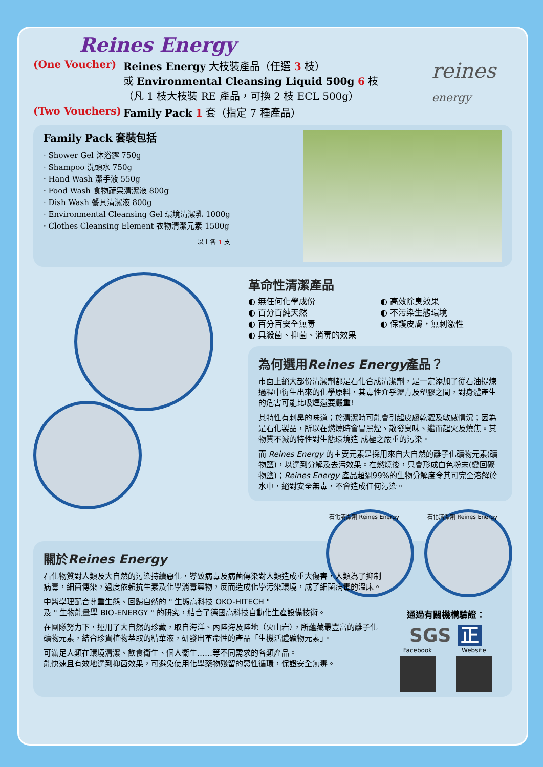Reines Energy
reines
energy
(One Voucher) Reines Energy 大枝裝產品（任選 3 枝）
或 Environmental Cleansing Liquid 500g 6 枝
（凡 1 枝大枝裝 RE 產品，可換 2 枝 ECL 500g）
(Two Vouchers) Family Pack 1 套（指定 7 種產品）
Family Pack 套裝包括
· Shower Gel 沐浴露 750g
· Shampoo 洗頭水 750g
· Hand Wash 潔手液 550g
· Food Wash 食物蔬果清潔液 800g
· Dish Wash 餐具清潔液 800g
· Environmental Cleansing Gel 環境清潔乳 1000g
· Clothes Cleansing Element 衣物清潔元素 1500g
以上各 1 支
革命性清潔產品
◐ 無任何化學成份
◐ 百分百純天然
◐ 百分百安全無毒
◐ 具殺菌、抑菌、消毒的效果
◐ 高效除臭效果
◐ 不污染生態環境
◐ 保護皮膚，無刺激性
為何選用Reines Energy產品？
市面上絕大部份清潔劑都是石化合成清潔劑，是一定添加了從石油提煉過程中衍生出來的化學原料，其毒性介乎瀝青及塑膠之間，對身體產生的危害可能比吸煙還要嚴重!
其特性有刺鼻的味道；於清潔時可能會引起皮膚乾澀及敏感情況；因為是石化製品，所以在燃燒時會冒黑煙、散發臭味、繼而起火及燒焦。其物質不滅的特性對生態環境造 成極之嚴重的污染。
而 Reines Energy 的主要元素是採用來自大自然的離子化礦物元素(礦物鹽)，以達到分解及去污效果。在燃燒後，只會形成白色粉末(變回礦物鹽)；Reines Energy 產品超過99%的生物分解度令其可完全溶解於水中，絕對安全無毒，不會造成任何污染。
石化清潔劑 Reines Energy 石化清潔劑 Reines Energy
關於Reines Energy
石化物質對人類及大自然的污染持續惡化，導致病毒及病菌傳染對人類造成重大傷害，人類為了抑制病毒，細菌傳染，過度依賴抗生素及化學消毒藥物，反而造成化學污染環境，成了細菌病毒的溫床。
中醫學理配合尊重生態、回歸自然的 " 生態高科技 OKO-HITECH "
及 " 生物能量學 BIO-ENERGY " 的研究，結合了德國高科技自動化生產設備技術。
在團隊努力下，運用了大自然的珍藏，取自海洋、內陸海及陸地（火山岩），所蘊藏最豐富的離子化礦物元素，結合珍貴植物萃取的精華液，研發出革命性的產品「生機活體礦物元素」。
可滿足人類在環境清潔、飲食衛生、個人衛生……等不同需求的各類產品。
能快速且有效地達到抑菌效果，可避免使用化學藥物殘留的惡性循環，保證安全無毒。
通過有關機構驗證：
SGS 正
Facebook Website